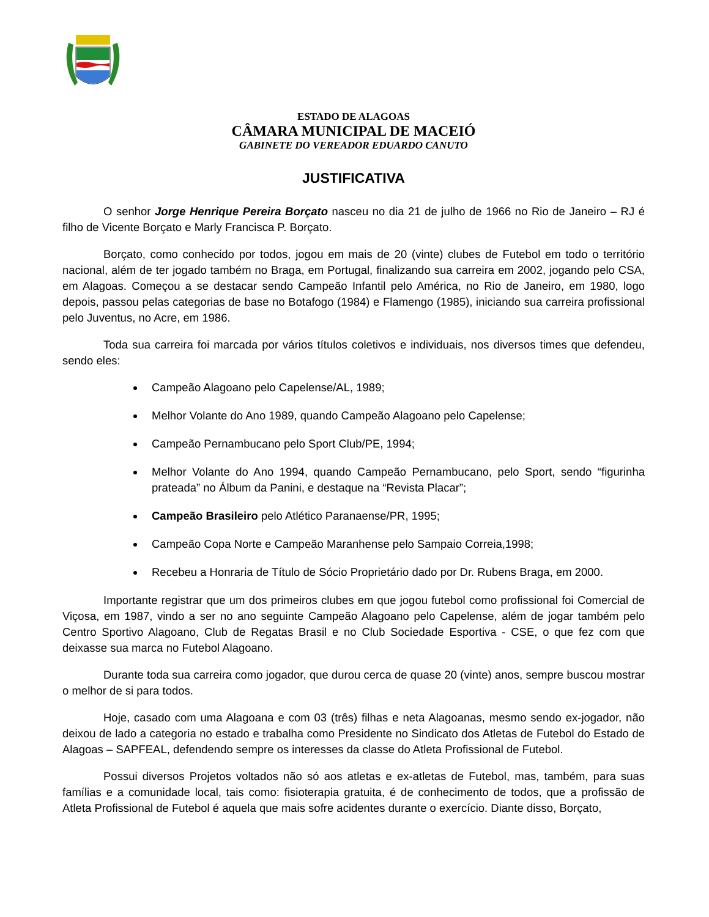ESTADO DE ALAGOAS
CÂMARA MUNICIPAL DE MACEIÓ
GABINETE DO VEREADOR EDUARDO CANUTO
JUSTIFICATIVA
O senhor Jorge Henrique Pereira Borçato nasceu no dia 21 de julho de 1966 no Rio de Janeiro – RJ é filho de Vicente Borçato e Marly Francisca P. Borçato.
Borçato, como conhecido por todos, jogou em mais de 20 (vinte) clubes de Futebol em todo o território nacional, além de ter jogado também no Braga, em Portugal, finalizando sua carreira em 2002, jogando pelo CSA, em Alagoas. Começou a se destacar sendo Campeão Infantil pelo América, no Rio de Janeiro, em 1980, logo depois, passou pelas categorias de base no Botafogo (1984) e Flamengo (1985), iniciando sua carreira profissional pelo Juventus, no Acre, em 1986.
Toda sua carreira foi marcada por vários títulos coletivos e individuais, nos diversos times que defendeu, sendo eles:
Campeão Alagoano pelo Capelense/AL, 1989;
Melhor Volante do Ano 1989, quando Campeão Alagoano pelo Capelense;
Campeão Pernambucano pelo Sport Club/PE, 1994;
Melhor Volante do Ano 1994, quando Campeão Pernambucano, pelo Sport, sendo “figurinha prateada” no Álbum da Panini, e destaque na “Revista Placar”;
Campeão Brasileiro pelo Atlético Paranaense/PR, 1995;
Campeão Copa Norte e Campeão Maranhense pelo Sampaio Correia,1998;
Recebeu a Honraria de Título de Sócio Proprietário dado por Dr. Rubens Braga, em 2000.
Importante registrar que um dos primeiros clubes em que jogou futebol como profissional foi Comercial de Viçosa, em 1987, vindo a ser no ano seguinte Campeão Alagoano pelo Capelense, além de jogar também pelo Centro Sportivo Alagoano, Club de Regatas Brasil e no Club Sociedade Esportiva - CSE, o que fez com que deixasse sua marca no Futebol Alagoano.
Durante toda sua carreira como jogador, que durou cerca de quase 20 (vinte) anos, sempre buscou mostrar o melhor de si para todos.
Hoje, casado com uma Alagoana e com 03 (três) filhas e neta Alagoanas, mesmo sendo ex-jogador, não deixou de lado a categoria no estado e trabalha como Presidente no Sindicato dos Atletas de Futebol do Estado de Alagoas – SAPFEAL, defendendo sempre os interesses da classe do Atleta Profissional de Futebol.
Possui diversos Projetos voltados não só aos atletas e ex-atletas de Futebol, mas, também, para suas famílias e a comunidade local, tais como: fisioterapia gratuita, é de conhecimento de todos, que a profissão de Atleta Profissional de Futebol é aquela que mais sofre acidentes durante o exercício. Diante disso, Borçato,